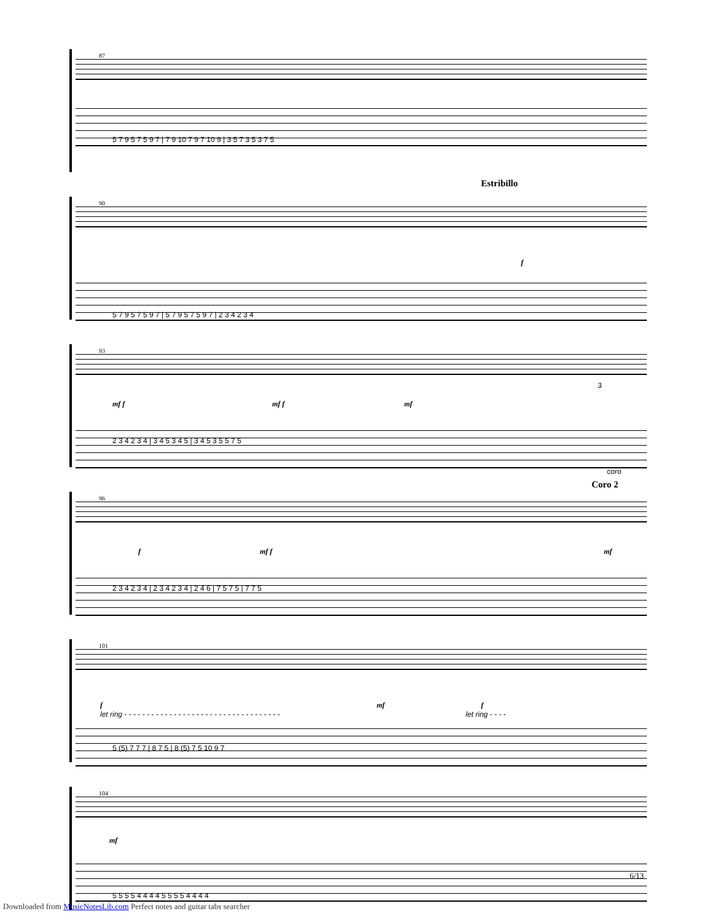87
5 7 9 5 7 5 9 7 | 7 9 10 7 9 7 10 9 | 3 5 7 3 5 3 7 5
90
Estribillo
f
5 7 9 5 7 5 9 7 | 5 7 9 5 7 5 9 7 | 2 3 4 2 3 4
93
3
mf f mf f mf
2 3 4 2 3 4 | 3 4 5 3 4 5 | 3 4 5 3 5 5 7 5
96
coro
Coro 2
f mf f mf
2 3 4 2 3 4 | 2 3 4 2 3 4 | 2 4 6 | 7 5 7 5 | 7 7 5
101
f
let ring - - - - - - - - - - - - - - - - - - - - - - - - - - - - - - - - - - -
mf f
let ring - - - -
5 (5) 7 7 7 | 8 7 5 | 8 (5) 7 5 10 9 7
104
mf
5 5 5 5 4 4 4 4 5 5 5 5 4 4 4 4
6/13
Downloaded from MusicNotesLib.com Perfect notes and guitar tabs searcher